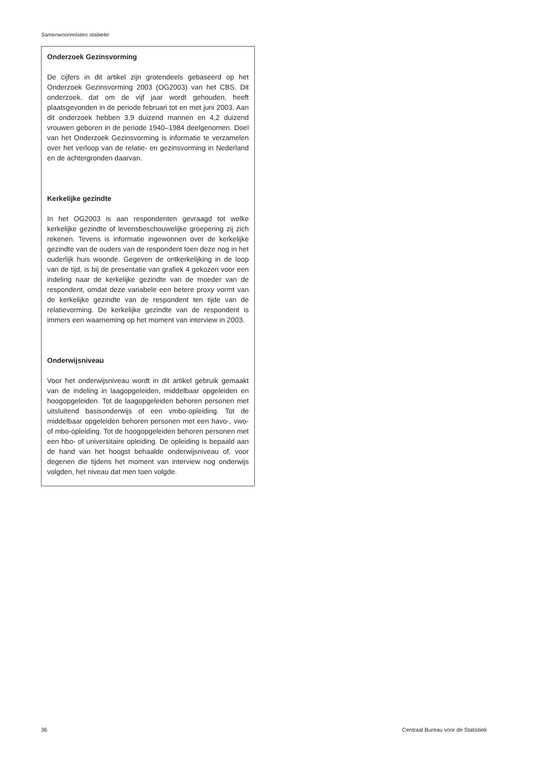Samenwoonrelaties stabieler
Onderzoek Gezinsvorming
De cijfers in dit artikel zijn grotendeels gebaseerd op het Onderzoek Gezinsvorming 2003 (OG2003) van het CBS. Dit onderzoek, dat om de vijf jaar wordt gehouden, heeft plaatsgevonden in de periode februari tot en met juni 2003. Aan dit onderzoek hebben 3,9 duizend mannen en 4,2 duizend vrouwen geboren in de periode 1940–1984 deelgenomen. Doel van het Onderzoek Gezinsvorming is informatie te verzamelen over het verloop van de relatie- en gezinsvorming in Nederland en de achtergronden daarvan.
Kerkelijke gezindte
In het OG2003 is aan respondenten gevraagd tot welke kerkelijke gezindte of levensbeschouwelijke groepering zij zich rekenen. Tevens is informatie ingewonnen over de kerkelijke gezindte van de ouders van de respondent toen deze nog in het ouderlijk huis woonde. Gegeven de ontkerkelijking in de loop van de tijd, is bij de presentatie van grafiek 4 gekozen voor een indeling naar de kerkelijke gezindte van de moeder van de respondent, omdat deze variabele een betere proxy vormt van de kerkelijke gezindte van de respondent ten tijde van de relatievorming. De kerkelijke gezindte van de respondent is immers een waarneming op het moment van interview in 2003.
Onderwijsniveau
Voor het onderwijsniveau wordt in dit artikel gebruik gemaakt van de indeling in laagopgeleiden, middelbaar opgeleiden en hoogopgeleiden. Tot de laagopgeleiden behoren personen met uitsluitend basisonderwijs of een vmbo-opleiding. Tot de middelbaar opgeleiden behoren personen met een havo-, vwo- of mbo-opleiding. Tot de hoogopgeleiden behoren personen met een hbo- of universitaire opleiding. De opleiding is bepaald aan de hand van het hoogst behaalde onderwijsniveau of, voor degenen die tijdens het moment van interview nog onderwijs volgden, het niveau dat men toen volgde.
36 Centraal Bureau voor de Statistiek